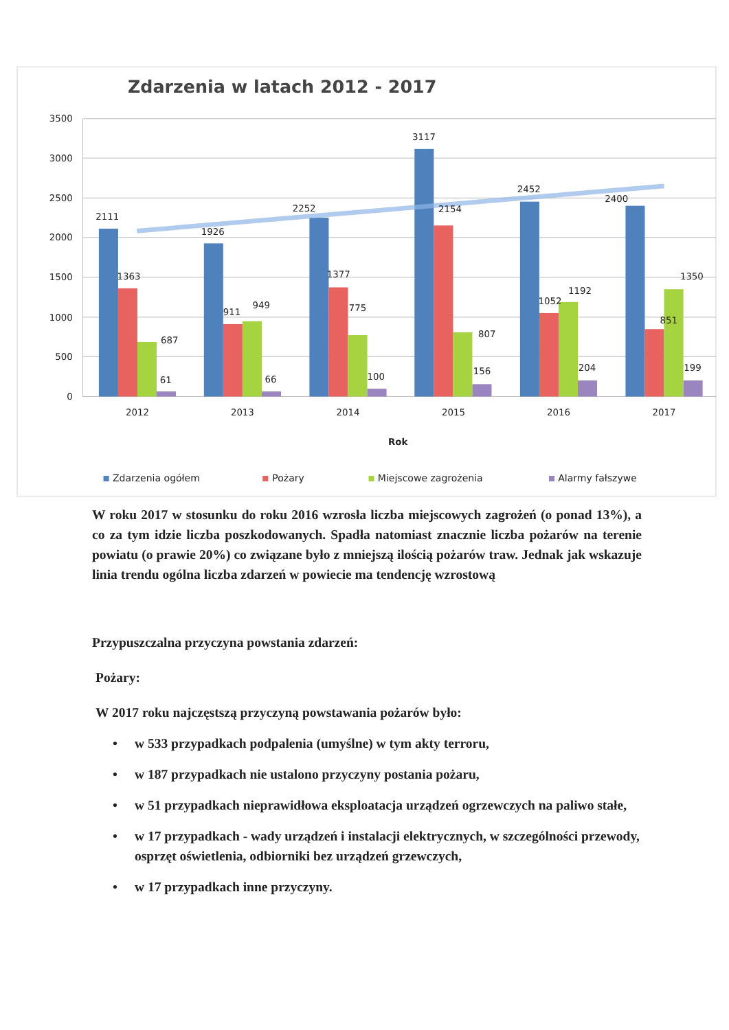Zdarzenia w latach 2012 - 2017
3500
3000
2500
2000
1500
1000
500
0
2111
1363
687
61
1926
911
949
66
2252
1377
775
100
3117
2154
807
156
2452
1052
1192
204
2400
851
1350
199
2012
2013
2014
2015
2016
2017
Rok
Zdarzenia ogółem
Pożary
Miejscowe zagrożenia
Alarmy fałszywe
W roku 2017 w stosunku do roku 2016 wzrosła liczba miejscowych zagrożeń (o ponad 13%), a co za tym idzie liczba poszkodowanych. Spadła natomiast znacznie liczba pożarów na terenie powiatu (o prawie 20%) co związane było z mniejszą ilością pożarów traw. Jednak jak wskazuje linia trendu ogólna liczba zdarzeń w powiecie ma tendencję wzrostową
Przypuszczalna przyczyna powstania zdarzeń:
Pożary:
W 2017 roku najczęstszą przyczyną powstawania pożarów było:
• w 533 przypadkach podpalenia (umyślne) w tym akty terroru,
• w 187 przypadkach nie ustalono przyczyny postania pożaru,
• w 51 przypadkach nieprawidłowa eksploatacja urządzeń ogrzewczych na paliwo stałe,
• w 17 przypadkach - wady urządzeń i instalacji elektrycznych, w szczególności przewody, osprzęt oświetlenia, odbiorniki bez urządzeń grzewczych,
• w 17 przypadkach inne przyczyny.